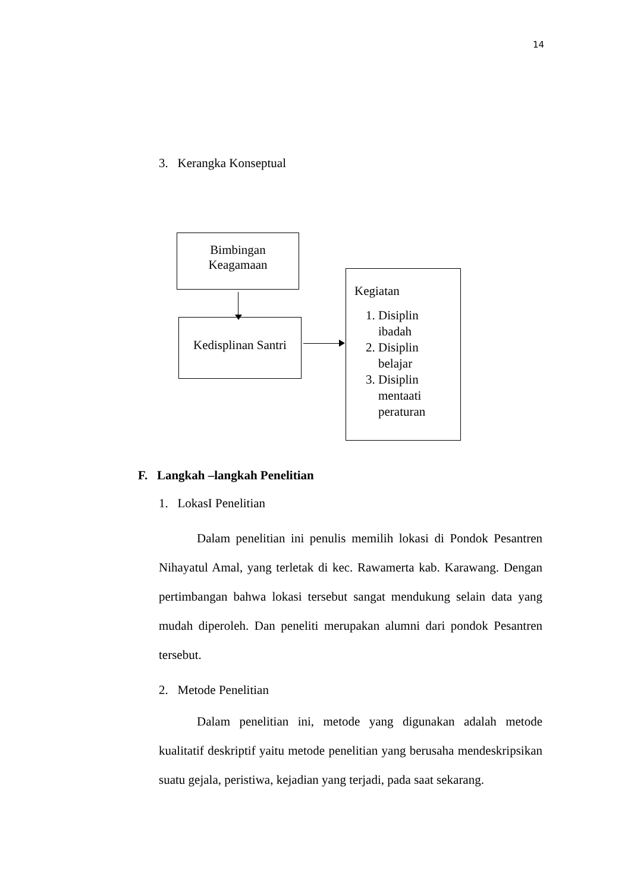14
3. Kerangka Konseptual
Bimbingan
Keagamaan
Kedisplinan Santri
Kegiatan
1. Disiplin ibadah
2. Disiplin belajar
3. Disiplin mentaati peraturan
F. Langkah –langkah Penelitian
1. LokasI Penelitian
Dalam penelitian ini penulis memilih lokasi di Pondok Pesantren Nihayatul Amal, yang terletak di kec. Rawamerta kab. Karawang. Dengan pertimbangan bahwa lokasi tersebut sangat mendukung selain data yang mudah diperoleh. Dan peneliti merupakan alumni dari pondok Pesantren tersebut.
2. Metode Penelitian
Dalam penelitian ini, metode yang digunakan adalah metode kualitatif deskriptif yaitu metode penelitian yang berusaha mendeskripsikan suatu gejala, peristiwa, kejadian yang terjadi, pada saat sekarang.